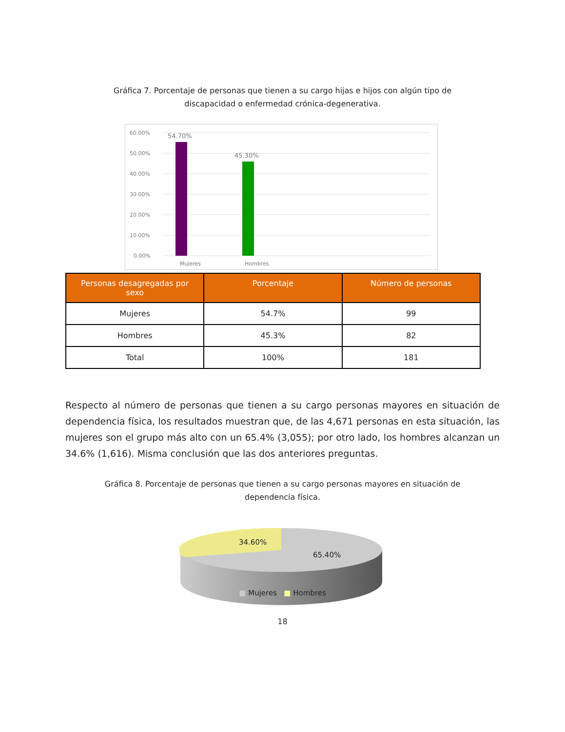Gráfica 7. Porcentaje de personas que tienen a su cargo hijas e hijos con algún tipo de discapacidad o enfermedad crónica-degenerativa.
60.00%
50.00%
40.00%
30.00%
20.00%
10.00%
0.00%
54.70%
45.30%
Mujeres
Hombres
| Personas desagregadas por sexo | Porcentaje | Número de personas |
| --- | --- | --- |
| Mujeres | 54.7% | 99 |
| Hombres | 45.3% | 82 |
| Total | 100% | 181 |
Respecto al número de personas que tienen a su cargo personas mayores en situación de dependencia física, los resultados muestran que, de las 4,671 personas en esta situación, las mujeres son el grupo más alto con un 65.4% (3,055); por otro lado, los hombres alcanzan un 34.6% (1,616). Misma conclusión que las dos anteriores preguntas.
Gráfica 8. Porcentaje de personas que tienen a su cargo personas mayores en situación de dependencia física.
34.60%
65.40%
■ Mujeres ■ Hombres
18